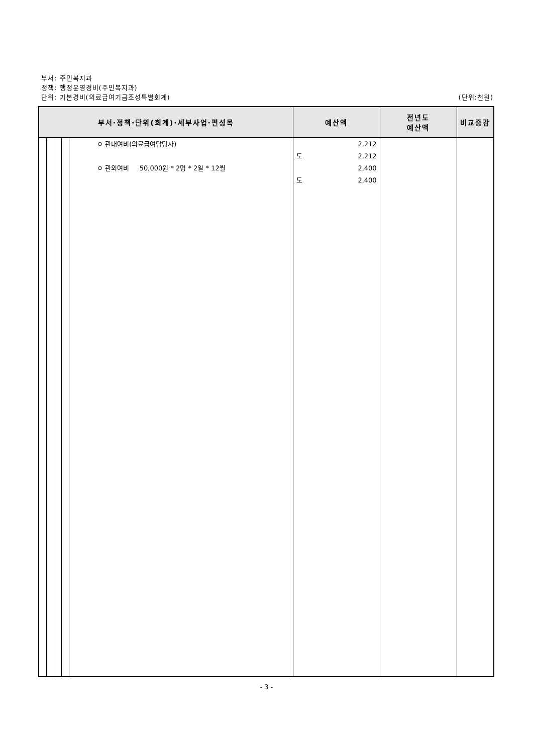부서: 주민복지과
정책: 행정운영경비(주민복지과)
단위: 기본경비(의료급여기금조성특별회계) (단위:천원)
| 부서·정책·단위(회계)·세부사업·편성목 | | | | | 예산액 | 전년도 예산액 | 비교증감 |
| --- | --- | --- | --- | --- | --- | --- | --- |
| | | | | ㅇ 관내여비(의료급여담당자) ㅇ 관외여비 50,000원 * 2명 * 2일 * 12월 | 2,212 도 2,212 2,400 도 2,400 | | |
- 3 -